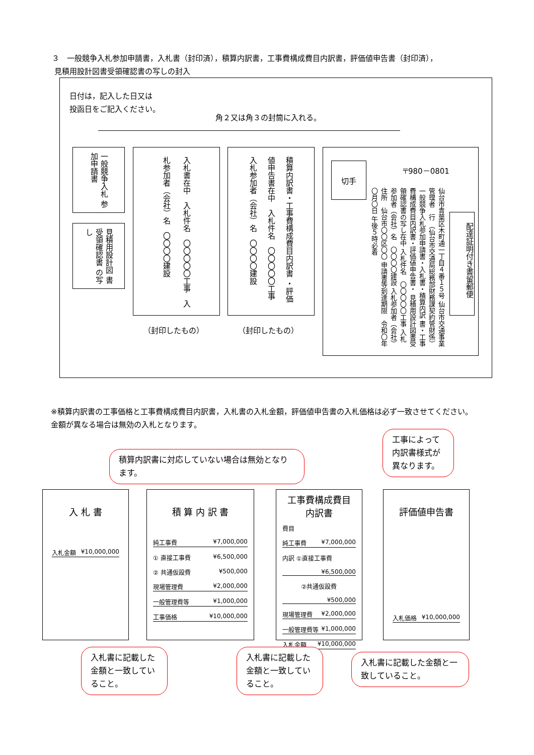３　一般競争入札参加申請書，入札書（封印済），積算内訳書，工事費構成費目内訳書，評価値申告書（封印済），
見積用設計図書受領確認書の写しの封入
日付は，記入した日又は
投函日をご記入ください。
角２又は角３の封筒に入れる。
一般競争入札 参加申請書
見積用設計図 書受領確認書 の写し
入札書在中　入札件名　〇〇〇〇〇工事　入札参加者（会社）名　〇〇〇〇建設
積算内訳書・工事費構成費目内訳書 ・評価値申告書在中　入札件名　〇〇〇〇〇工事　入札参加者（会社）名　〇〇〇〇建設
（封印したもの） （封印したもの）
切手 〒980－0801
配達証明付き書留郵便
仙台市青葉区木町通一丁目４番１５号 仙台市交通事業管理者　行 （仙台市交通局総務部財務課契約管財係） 一般競争入札参加申請書・入札書・積算内訳 書・工事費構成費目内訳書・評価値申告書・ 見積用設計図書受領確認書の写し在中 入札件名　〇〇〇〇〇工事 入札参加者（会社）名　〇〇〇〇建設 入札参加者（会社）住所　仙台市〇〇区〇〇 申請書等到達期限　令和〇年〇月〇日 午後５時必着
※積算内訳書の工事価格と工事費構成費目内訳書，入札書の入札金額，評価値申告書の入札価格は必ず一致させてください。
金額が異なる場合は無効の入札となります。
工事によって内訳書様式が異なります。
積算内訳書に対応していない場合は無効となります。
入 札 書
入札金額 ¥10,000,000
積 算 内 訳 書
純工事費 ¥7,000,000
① 直接工事費 ¥6,500,000
② 共通仮設費 ¥500,000
現場管理費 ¥2,000,000
一般管理費等 ¥1,000,000
工事価格 ¥10,000,000
工事費構成費目
内訳書
費目
純工事費 ¥7,000,000
内訳 ①直接工事費
¥6,500,000
②共通仮設費
¥500,000
現場管理費 ¥2,000,000
一般管理費等 ¥1,000,000
入札金額 ¥10,000,000
評価値申告書
入札価格 ¥10,000,000
入札書に記載した金額と一致していること。
入札書に記載した金額と一致していること。
入札書に記載した金額と一致していること。